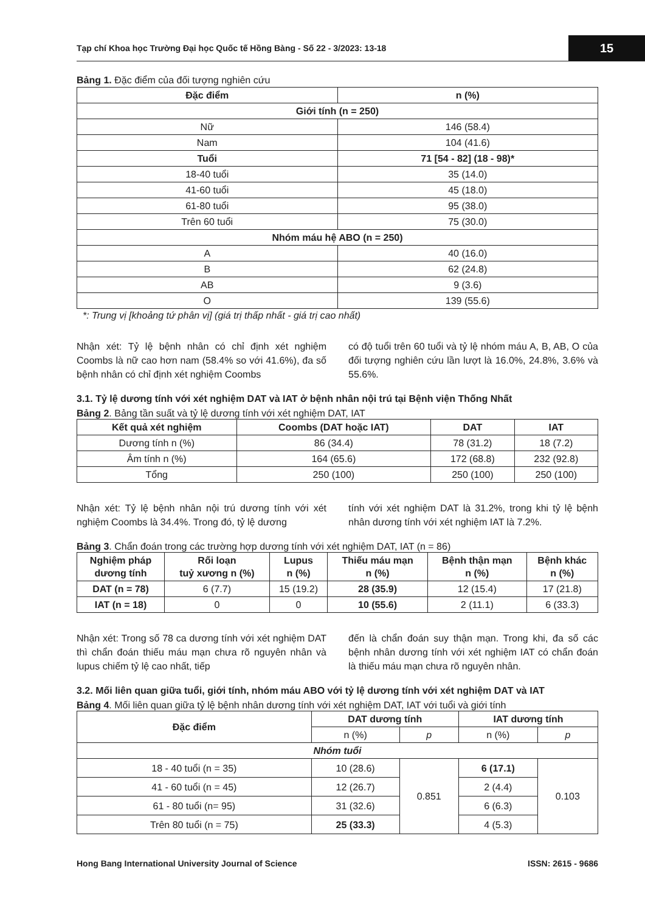Tạp chí Khoa học Trường Đại học Quốc tế Hồng Bàng - Số 22 - 3/2023: 13-18 15
Bảng 1. Đặc điểm của đối tượng nghiên cứu
| Đặc điểm | n (%) |
| --- | --- |
| Giới tính (n = 250) | |
| Nữ | 146 (58.4) |
| Nam | 104 (41.6) |
| Tuổi | 71 [54 - 82] (18 - 98)* |
| 18-40 tuổi | 35 (14.0) |
| 41-60 tuổi | 45 (18.0) |
| 61-80 tuổi | 95 (38.0) |
| Trên 60 tuổi | 75 (30.0) |
| Nhóm máu hệ ABO (n = 250) | |
| A | 40 (16.0) |
| B | 62 (24.8) |
| AB | 9 (3.6) |
| O | 139 (55.6) |
*: Trung vị [khoảng tứ phân vị] (giá trị thấp nhất - giá trị cao nhất)
Nhận xét: Tỷ lệ bệnh nhân có chỉ định xét nghiệm Coombs là nữ cao hơn nam (58.4% so với 41.6%), đa số bệnh nhân có chỉ định xét nghiệm Coombs
có độ tuổi trên 60 tuổi và tỷ lệ nhóm máu A, B, AB, O của đối tượng nghiên cứu lần lượt là 16.0%, 24.8%, 3.6% và 55.6%.
3.1. Tỷ lệ dương tính với xét nghiệm DAT và IAT ở bệnh nhân nội trú tại Bệnh viện Thống Nhất
Bảng 2. Bảng tần suất và tỷ lệ dương tính với xét nghiệm DAT, IAT
| Kết quả xét nghiệm | Coombs (DAT hoặc IAT) | DAT | IAT |
| --- | --- | --- | --- |
| Dương tính n (%) | 86 (34.4) | 78 (31.2) | 18 (7.2) |
| Âm tính n (%) | 164 (65.6) | 172 (68.8) | 232 (92.8) |
| Tổng | 250 (100) | 250 (100) | 250 (100) |
Nhận xét: Tỷ lệ bệnh nhân nội trú dương tính với xét nghiệm Coombs là 34.4%. Trong đó, tỷ lệ dương
tính với xét nghiệm DAT là 31.2%, trong khi tỷ lệ bệnh nhân dương tính với xét nghiệm IAT là 7.2%.
Bảng 3. Chẩn đoán trong các trường hợp dương tính với xét nghiệm DAT, IAT (n = 86)
| Nghiệm pháp dương tính | Rối loạn tuỷ xương n (%) | Lupus n (%) | Thiếu máu mạn n (%) | Bệnh thận mạn n (%) | Bệnh khác n (%) |
| --- | --- | --- | --- | --- | --- |
| DAT (n = 78) | 6 (7.7) | 15 (19.2) | 28 (35.9) | 12 (15.4) | 17 (21.8) |
| IAT (n = 18) | 0 | 0 | 10 (55.6) | 2 (11.1) | 6 (33.3) |
Nhận xét: Trong số 78 ca dương tính với xét nghiệm DAT thì chẩn đoán thiếu máu mạn chưa rõ nguyên nhân và lupus chiếm tỷ lệ cao nhất, tiếp
đến là chẩn đoán suy thận mạn. Trong khi, đa số các bệnh nhân dương tính với xét nghiệm IAT có chẩn đoán là thiếu máu mạn chưa rõ nguyên nhân.
3.2. Mối liên quan giữa tuổi, giới tính, nhóm máu ABO với tỷ lệ dương tính với xét nghiệm DAT và IAT
Bảng 4. Mối liên quan giữa tỷ lệ bệnh nhân dương tính với xét nghiệm DAT, IAT với tuổi và giới tính
| Đặc điểm | DAT dương tính | | IAT dương tính | |
| --- | --- | --- | --- | --- |
| | n (%) | p | n (%) | p |
| Nhóm tuổi | | | | |
| 18 - 40 tuổi (n = 35) | 10 (28.6) | 0.851 | 6 (17.1) | 0.103 |
| 41 - 60 tuổi (n = 45) | 12 (26.7) | | 2 (4.4) | |
| 61 - 80 tuổi (n= 95) | 31 (32.6) | | 6 (6.3) | |
| Trên 80 tuổi (n = 75) | 25 (33.3) | | 4 (5.3) | |
Hong Bang International University Journal of Science ISSN: 2615 - 9686